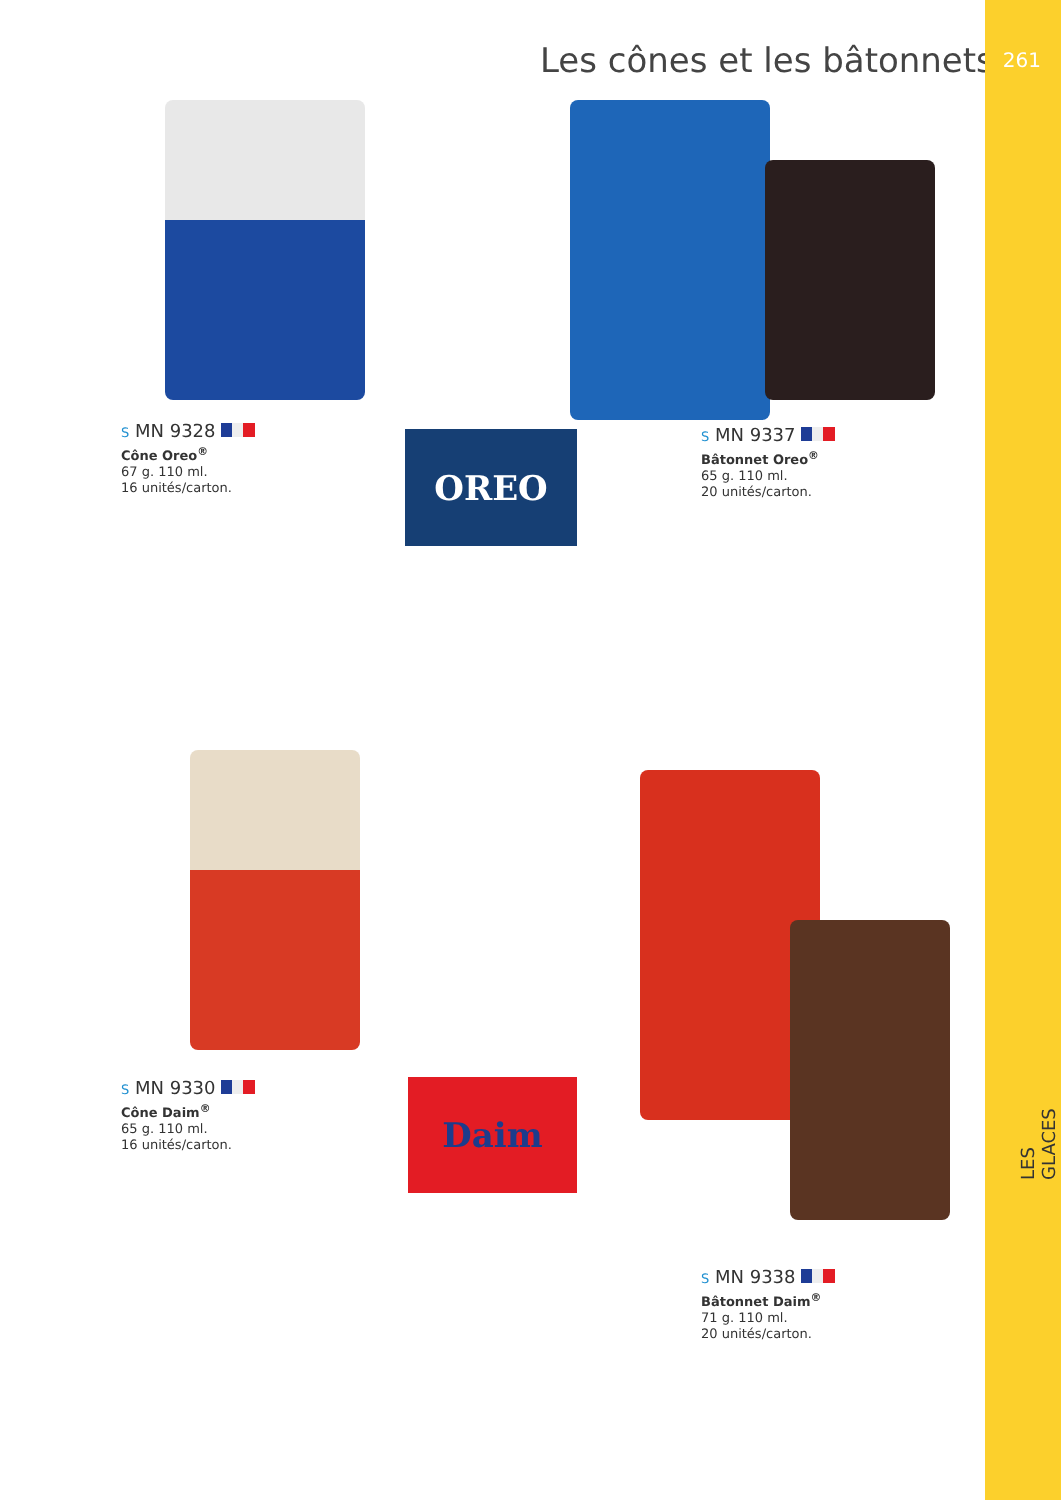Les cônes et les bâtonnets
261
LES GLACES
S MN 9328
Cône Oreo<sup>®</sup>
67 g. 110 ml.
16 unités/carton.
OREO
S MN 9337
Bâtonnet Oreo<sup>®</sup>
65 g. 110 ml.
20 unités/carton.
S MN 9330
Cône Daim<sup>®</sup>
65 g. 110 ml.
16 unités/carton.
Daim
S MN 9338
Bâtonnet Daim<sup>®</sup>
71 g. 110 ml.
20 unités/carton.